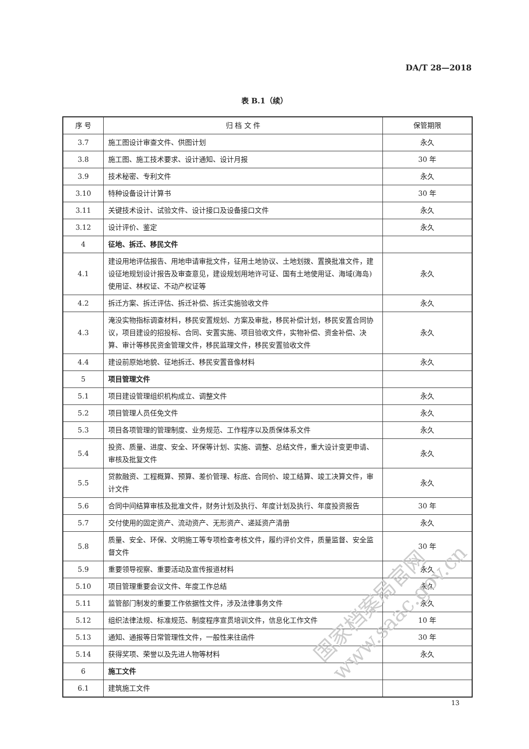DA/T 28—2018
表 B.1（续）
| 序 号 | 归 档 文 件 | 保管期限 |
| --- | --- | --- |
| 3.7 | 施工图设计审查文件、供图计划 | 永久 |
| 3.8 | 施工图、施工技术要求、设计通知、设计月报 | 30 年 |
| 3.9 | 技术秘密、专利文件 | 永久 |
| 3.10 | 特种设备设计计算书 | 30 年 |
| 3.11 | 关键技术设计、试验文件、设计接口及设备接口文件 | 永久 |
| 3.12 | 设计评价、鉴定 | 永久 |
| 4 | 征地、拆迁、移民文件 | |
| 4.1 | 建设用地评估报告、用地申请审批文件，征用土地协议、土地划拨、置换批准文件，建设征地规划设计报告及审查意见，建设规划用地许可证、国有土地使用证、海域(海岛)使用证、林权证、不动产权证等 | 永久 |
| 4.2 | 拆迁方案、拆迁评估、拆迁补偿、拆迁实施验收文件 | 永久 |
| 4.3 | 淹没实物指标调查材料，移民安置规划、方案及审批，移民补偿计划，移民安置合同协议，项目建设的招投标、合同、安置实施、项目验收文件，实物补偿、资金补偿、决算、审计等移民资金管理文件，移民监理文件，移民安置验收文件 | 永久 |
| 4.4 | 建设前原始地貌、征地拆迁、移民安置音像材料 | 永久 |
| 5 | 项目管理文件 | |
| 5.1 | 项目建设管理组织机构成立、调整文件 | 永久 |
| 5.2 | 项目管理人员任免文件 | 永久 |
| 5.3 | 项目各项管理的管理制度、业务规范、工作程序以及质保体系文件 | 永久 |
| 5.4 | 投资、质量、进度、安全、环保等计划、实施、调整、总结文件，重大设计变更申请、审核及批复文件 | 永久 |
| 5.5 | 贷款融资、工程概算、预算、差价管理、标底、合同价、竣工结算、竣工决算文件，审计文件 | 永久 |
| 5.6 | 合同中间结算审核及批准文件，财务计划及执行、年度计划及执行、年度投资报告 | 30 年 |
| 5.7 | 交付使用的固定资产、流动资产、无形资产、递延资产清册 | 永久 |
| 5.8 | 质量、安全、环保、文明施工等专项检查考核文件，履约评价文件，质量监督、安全监督文件 | 30 年 |
| 5.9 | 重要领导视察、重要活动及宣传报道材料 | 永久 |
| 5.10 | 项目管理重要会议文件、年度工作总结 | 永久 |
| 5.11 | 监管部门制发的重要工作依据性文件，涉及法律事务文件 | 永久 |
| 5.12 | 组织法律法规、标准规范、制度程序宣贯培训文件，信息化工作文件 | 10 年 |
| 5.13 | 通知、通报等日常管理性文件，一般性来往函件 | 30 年 |
| 5.14 | 获得奖项、荣誉以及先进人物等材料 | 永久 |
| 6 | 施工文件 | |
| 6.1 | 建筑施工文件 | |
13
国家档案局官网
www.saac.gov.cn